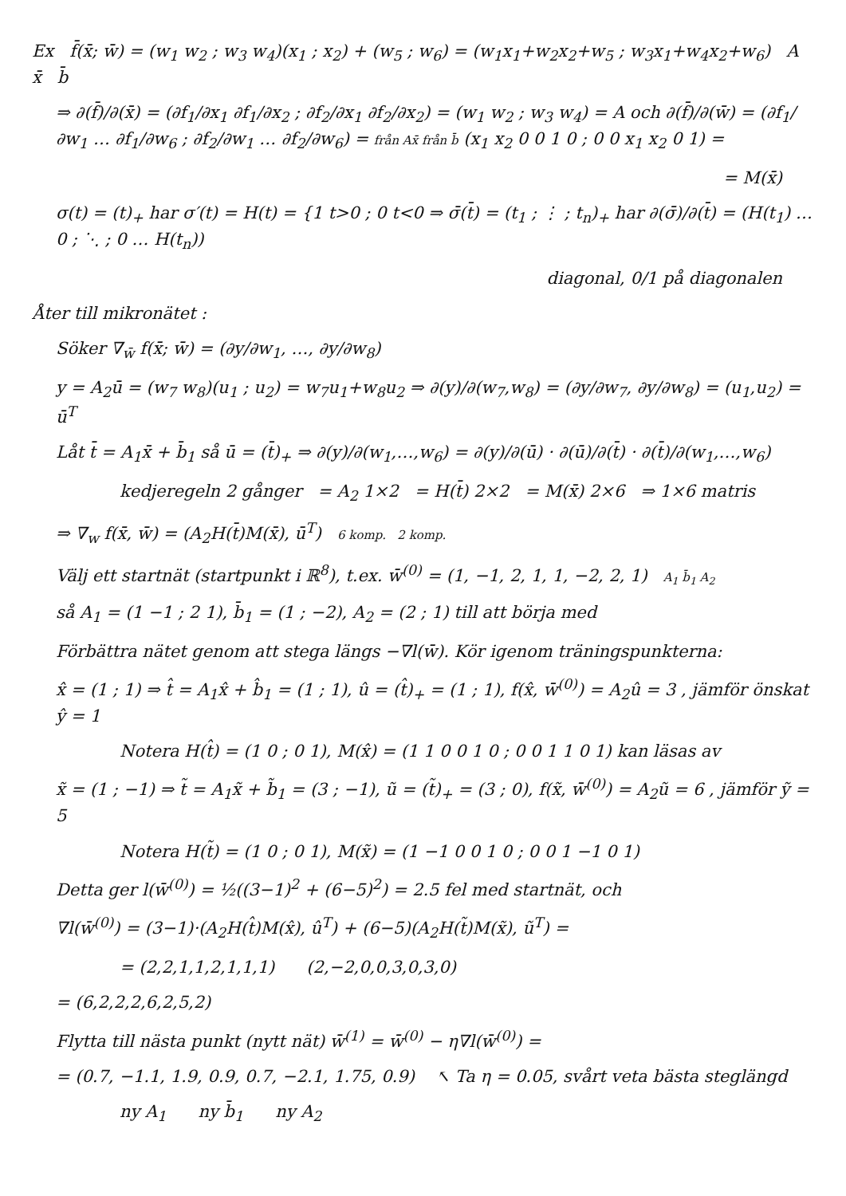Ex f̄(x̄; w̄) = (w<sub>1</sub> w<sub>2</sub> ; w<sub>3</sub> w<sub>4</sub>)(x<sub>1</sub> ; x<sub>2</sub>) + (w<sub>5</sub> ; w<sub>6</sub>) = (w<sub>1</sub>x<sub>1</sub>+w<sub>2</sub>x<sub>2</sub>+w<sub>5</sub> ; w<sub>3</sub>x<sub>1</sub>+w<sub>4</sub>x<sub>2</sub>+w<sub>6</sub>) A x̄ b̄
⇒ ∂(f̄)/∂(x̄) = (∂f<sub>1</sub>/∂x<sub>1</sub> ∂f<sub>1</sub>/∂x<sub>2</sub> ; ∂f<sub>2</sub>/∂x<sub>1</sub> ∂f<sub>2</sub>/∂x<sub>2</sub>) = (w<sub>1</sub> w<sub>2</sub> ; w<sub>3</sub> w<sub>4</sub>) = A och ∂(f̄)/∂(w̄) = (∂f<sub>1</sub>/∂w<sub>1</sub> … ∂f<sub>1</sub>/∂w<sub>6</sub> ; ∂f<sub>2</sub>/∂w<sub>1</sub> … ∂f<sub>2</sub>/∂w<sub>6</sub>) = från Ax̄ från b̄ (x<sub>1</sub> x<sub>2</sub> 0 0 1 0 ; 0 0 x<sub>1</sub> x<sub>2</sub> 0 1) =
= M(x̄)
σ(t) = (t)<sub>+</sub> har σ′(t) = H(t) = {1 t>0 ; 0 t<0 ⇒ σ̄(t̄) = (t<sub>1</sub> ; ⋮ ; t<sub>n</sub>)<sub>+</sub> har ∂(σ̄)/∂(t̄) = (H(t<sub>1</sub>) … 0 ; ⋱ ; 0 … H(t<sub>n</sub>))
diagonal, 0/1 på diagonalen
Åter till mikronätet :
Söker ∇<sub>w̄</sub> f(x̄; w̄) = (∂y/∂w<sub>1</sub>, …, ∂y/∂w<sub>8</sub>)
y = A<sub>2</sub>ū = (w<sub>7</sub> w<sub>8</sub>)(u<sub>1</sub> ; u<sub>2</sub>) = w<sub>7</sub>u<sub>1</sub>+w<sub>8</sub>u<sub>2</sub> ⇒ ∂(y)/∂(w<sub>7</sub>,w<sub>8</sub>) = (∂y/∂w<sub>7</sub>, ∂y/∂w<sub>8</sub>) = (u<sub>1</sub>,u<sub>2</sub>) = ū<sup>T</sup>
Låt t̄ = A<sub>1</sub>x̄ + b̄<sub>1</sub> så ū = (t̄)<sub>+</sub> ⇒ ∂(y)/∂(w<sub>1</sub>,…,w<sub>6</sub>) = ∂(y)/∂(ū) · ∂(ū)/∂(t̄) · ∂(t̄)/∂(w<sub>1</sub>,…,w<sub>6</sub>)
kedjeregeln 2 gånger = A<sub>2</sub> 1×2 = H(t̄) 2×2 = M(x̄) 2×6 ⇒ 1×6 matris
⇒ ∇<sub>w</sub> f(x̄, w̄) = (A<sub>2</sub>H(t̄)M(x̄), ū<sup>T</sup>) 6 komp. 2 komp.
Välj ett startnät (startpunkt i ℝ<sup>8</sup>), t.ex. w̄<sup>(0)</sup> = (1, −1, 2, 1, 1, −2, 2, 1) A<sub>1</sub> b̄<sub>1</sub> A<sub>2</sub>
så A<sub>1</sub> = (1 −1 ; 2 1), b̄<sub>1</sub> = (1 ; −2), A<sub>2</sub> = (2 ; 1) till att börja med
Förbättra nätet genom att stega längs −∇l(w̄). Kör igenom träningspunkterna:
x̂ = (1 ; 1) ⇒ t̂ = A<sub>1</sub>x̂ + b̂<sub>1</sub> = (1 ; 1), û = (t̂)<sub>+</sub> = (1 ; 1), f(x̂, w̄<sup>(0)</sup>) = A<sub>2</sub>û = 3 , jämför önskat ŷ = 1
Notera H(t̂) = (1 0 ; 0 1), M(x̂) = (1 1 0 0 1 0 ; 0 0 1 1 0 1) kan läsas av
x̃ = (1 ; −1) ⇒ t̃ = A<sub>1</sub>x̃ + b̃<sub>1</sub> = (3 ; −1), ũ = (t̃)<sub>+</sub> = (3 ; 0), f(x̃, w̄<sup>(0)</sup>) = A<sub>2</sub>ũ = 6 , jämför ỹ = 5
Notera H(t̃) = (1 0 ; 0 1), M(x̃) = (1 −1 0 0 1 0 ; 0 0 1 −1 0 1)
Detta ger l(w̄<sup>(0)</sup>) = ½((3−1)<sup>2</sup> + (6−5)<sup>2</sup>) = 2.5 fel med startnät, och
∇l(w̄<sup>(0)</sup>) = (3−1)·(A<sub>2</sub>H(t̂)M(x̂), û<sup>T</sup>) + (6−5)(A<sub>2</sub>H(t̃)M(x̃), ũ<sup>T</sup>) =
= (2,2,1,1,2,1,1,1) (2,−2,0,0,3,0,3,0)
= (6,2,2,2,6,2,5,2)
Flytta till nästa punkt (nytt nät) w̄<sup>(1)</sup> = w̄<sup>(0)</sup> − η∇l(w̄<sup>(0)</sup>) =
= (0.7, −1.1, 1.9, 0.9, 0.7, −2.1, 1.75, 0.9) ↖ Ta η = 0.05, svårt veta bästa steglängd
ny A<sub>1</sub> ny b̄<sub>1</sub> ny A<sub>2</sub>